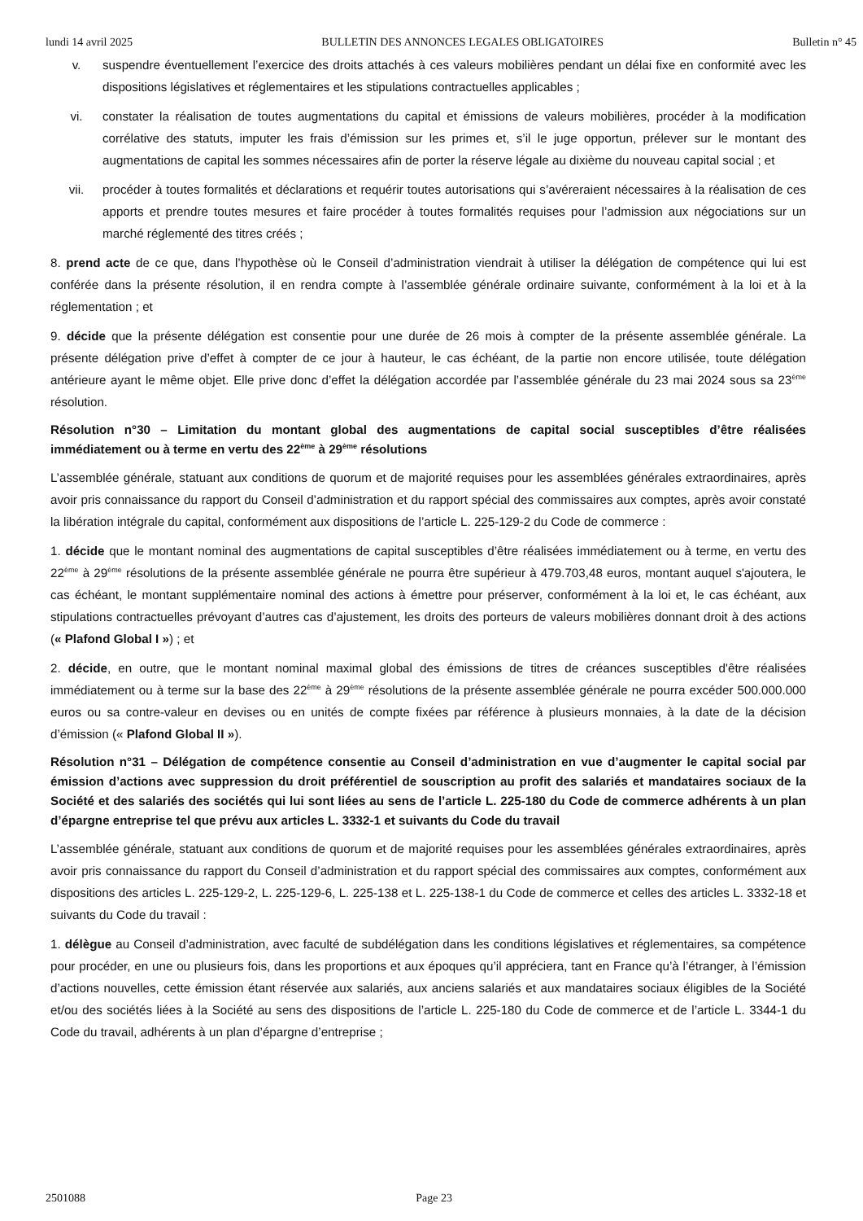lundi 14 avril 2025 BULLETIN DES ANNONCES LEGALES OBLIGATOIRES Bulletin n° 45
v. suspendre éventuellement l’exercice des droits attachés à ces valeurs mobilières pendant un délai fixe en conformité avec les dispositions législatives et réglementaires et les stipulations contractuelles applicables ;
vi. constater la réalisation de toutes augmentations du capital et émissions de valeurs mobilières, procéder à la modification corrélative des statuts, imputer les frais d’émission sur les primes et, s’il le juge opportun, prélever sur le montant des augmentations de capital les sommes nécessaires afin de porter la réserve légale au dixième du nouveau capital social ; et
vii. procéder à toutes formalités et déclarations et requérir toutes autorisations qui s’avéreraient nécessaires à la réalisation de ces apports et prendre toutes mesures et faire procéder à toutes formalités requises pour l’admission aux négociations sur un marché réglementé des titres créés ;
8. prend acte de ce que, dans l’hypothèse où le Conseil d’administration viendrait à utiliser la délégation de compétence qui lui est conférée dans la présente résolution, il en rendra compte à l’assemblée générale ordinaire suivante, conformément à la loi et à la réglementation ; et
9. décide que la présente délégation est consentie pour une durée de 26 mois à compter de la présente assemblée générale. La présente délégation prive d’effet à compter de ce jour à hauteur, le cas échéant, de la partie non encore utilisée, toute délégation antérieure ayant le même objet. Elle prive donc d’effet la délégation accordée par l’assemblée générale du 23 mai 2024 sous sa 23<sup>ème</sup> résolution.
Résolution n°30 – Limitation du montant global des augmentations de capital social susceptibles d’être réalisées immédiatement ou à terme en vertu des 22<sup>ème</sup> à 29<sup>ème</sup> résolutions
L’assemblée générale, statuant aux conditions de quorum et de majorité requises pour les assemblées générales extraordinaires, après avoir pris connaissance du rapport du Conseil d’administration et du rapport spécial des commissaires aux comptes, après avoir constaté la libération intégrale du capital, conformément aux dispositions de l’article L. 225-129-2 du Code de commerce :
1. décide que le montant nominal des augmentations de capital susceptibles d’être réalisées immédiatement ou à terme, en vertu des 22<sup>ème</sup> à 29<sup>ème</sup> résolutions de la présente assemblée générale ne pourra être supérieur à 479.703,48 euros, montant auquel s'ajoutera, le cas échéant, le montant supplémentaire nominal des actions à émettre pour préserver, conformément à la loi et, le cas échéant, aux stipulations contractuelles prévoyant d’autres cas d’ajustement, les droits des porteurs de valeurs mobilières donnant droit à des actions (« Plafond Global I ») ; et
2. décide, en outre, que le montant nominal maximal global des émissions de titres de créances susceptibles d'être réalisées immédiatement ou à terme sur la base des 22<sup>ème</sup> à 29<sup>ème</sup> résolutions de la présente assemblée générale ne pourra excéder 500.000.000 euros ou sa contre-valeur en devises ou en unités de compte fixées par référence à plusieurs monnaies, à la date de la décision d’émission (« Plafond Global II »).
Résolution n°31 – Délégation de compétence consentie au Conseil d’administration en vue d’augmenter le capital social par émission d’actions avec suppression du droit préférentiel de souscription au profit des salariés et mandataires sociaux de la Société et des salariés des sociétés qui lui sont liées au sens de l’article L. 225-180 du Code de commerce adhérents à un plan d’épargne entreprise tel que prévu aux articles L. 3332-1 et suivants du Code du travail
L’assemblée générale, statuant aux conditions de quorum et de majorité requises pour les assemblées générales extraordinaires, après avoir pris connaissance du rapport du Conseil d’administration et du rapport spécial des commissaires aux comptes, conformément aux dispositions des articles L. 225-129-2, L. 225-129-6, L. 225-138 et L. 225-138-1 du Code de commerce et celles des articles L. 3332-18 et suivants du Code du travail :
1. délègue au Conseil d’administration, avec faculté de subdélégation dans les conditions législatives et réglementaires, sa compétence pour procéder, en une ou plusieurs fois, dans les proportions et aux époques qu’il appréciera, tant en France qu’à l’étranger, à l’émission d’actions nouvelles, cette émission étant réservée aux salariés, aux anciens salariés et aux mandataires sociaux éligibles de la Société et/ou des sociétés liées à la Société au sens des dispositions de l’article L. 225-180 du Code de commerce et de l’article L. 3344-1 du Code du travail, adhérents à un plan d’épargne d’entreprise ;
2501088 Page 23